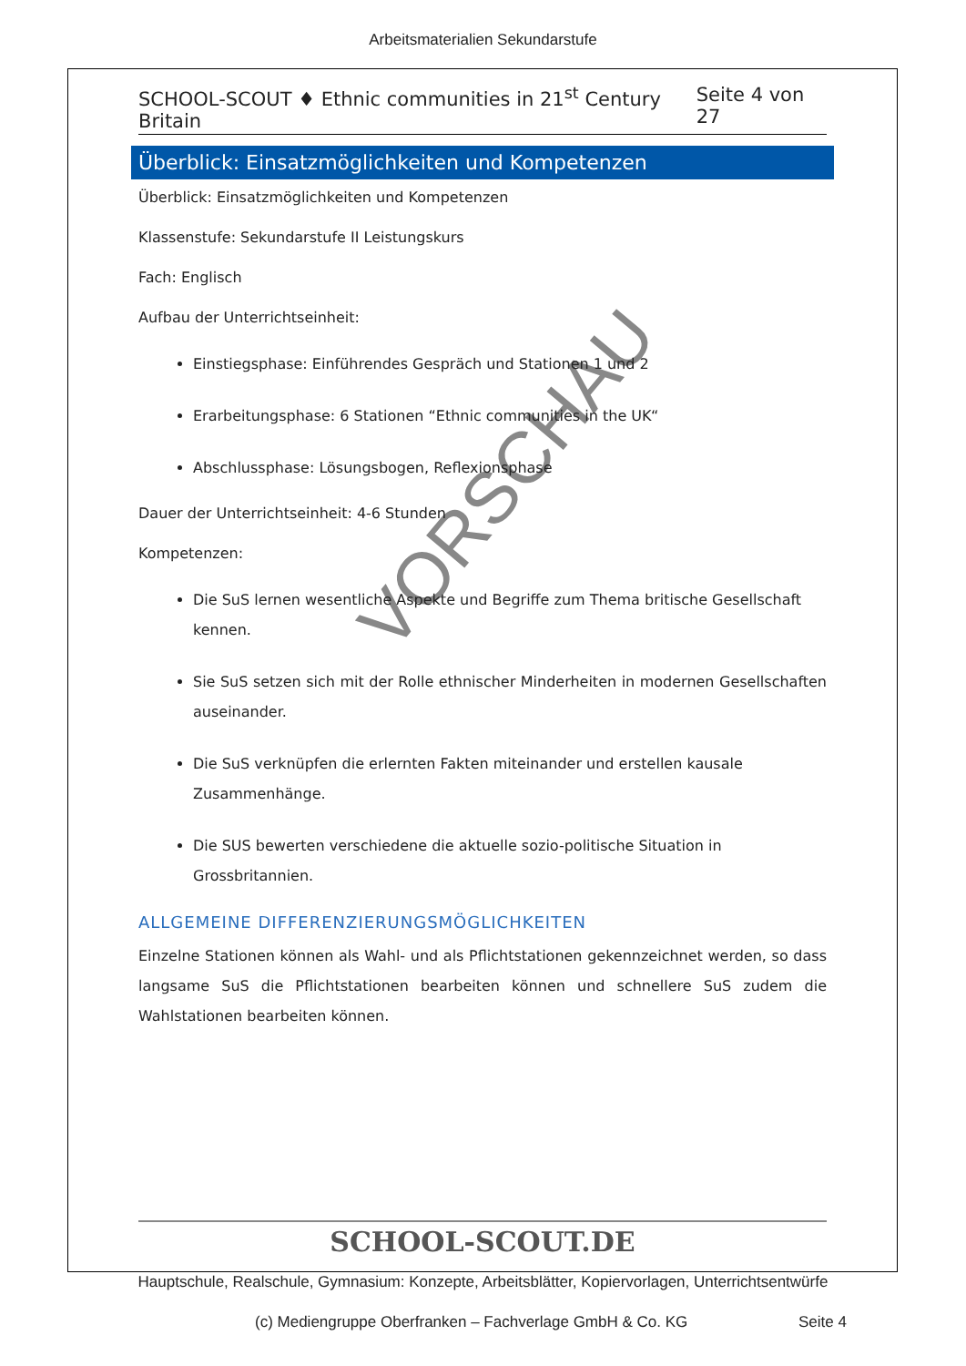Arbeitsmaterialien Sekundarstufe
VORSCHAU
SCHOOL-SCOUT ♦ Ethnic communities in 21<sup>st</sup> Century Britain Seite 4 von 27
Überblick: Einsatzmöglichkeiten und Kompetenzen
Überblick: Einsatzmöglichkeiten und Kompetenzen
Klassenstufe: Sekundarstufe II Leistungskurs
Fach: Englisch
Aufbau der Unterrichtseinheit:
Einstiegsphase: Einführendes Gespräch und Stationen 1 und 2
Erarbeitungsphase: 6 Stationen “Ethnic communities in the UK“
Abschlussphase: Lösungsbogen, Reflexionsphase
Dauer der Unterrichtseinheit: 4-6 Stunden
Kompetenzen:
Die SuS lernen wesentliche Aspekte und Begriffe zum Thema britische Gesellschaft kennen.
Sie SuS setzen sich mit der Rolle ethnischer Minderheiten in modernen Gesellschaften auseinander.
Die SuS verknüpfen die erlernten Fakten miteinander und erstellen kausale Zusammenhänge.
Die SUS bewerten verschiedene die aktuelle sozio-politische Situation in Grossbritannien.
ALLGEMEINE DIFFERENZIERUNGSMÖGLICHKEITEN
Einzelne Stationen können als Wahl- und als Pflichtstationen gekennzeichnet werden, so dass langsame SuS die Pflichtstationen bearbeiten können und schnellere SuS zudem die Wahlstationen bearbeiten können.
SCHOOL-SCOUT.DE
Hauptschule, Realschule, Gymnasium: Konzepte, Arbeitsblätter, Kopiervorlagen, Unterrichtsentwürfe
(c) Mediengruppe Oberfranken – Fachverlage GmbH & Co. KG
Seite 4